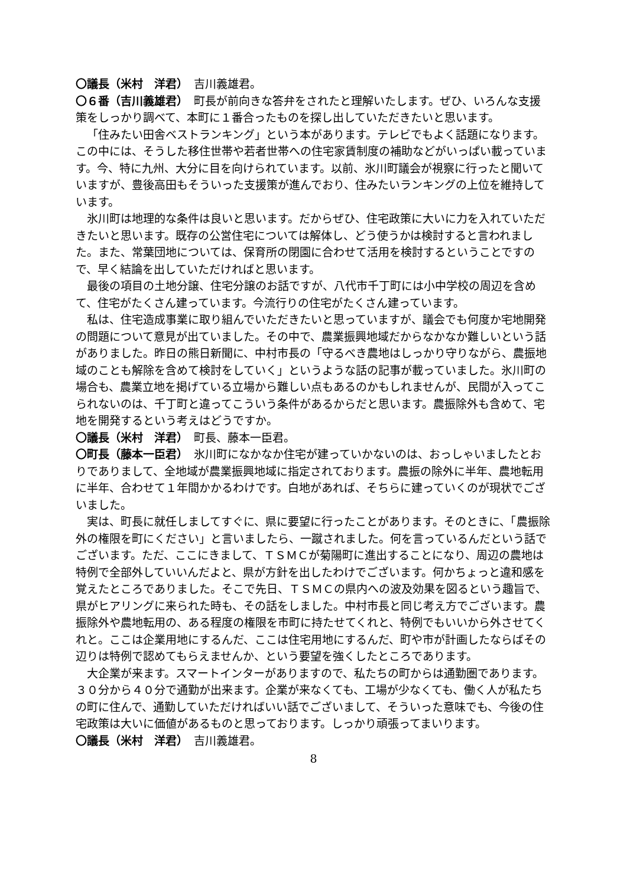〇議長（米村　洋君）　吉川義雄君。
〇６番（吉川義雄君）　町長が前向きな答弁をされたと理解いたします。ぜひ、いろんな支援策をしっかり調べて、本町に１番合ったものを探し出していただきたいと思います。
「住みたい田舎ベストランキング」という本があります。テレビでもよく話題になります。この中には、そうした移住世帯や若者世帯への住宅家賃制度の補助などがいっぱい載っています。今、特に九州、大分に目を向けられています。以前、氷川町議会が視察に行ったと聞いていますが、豊後高田もそういった支援策が進んでおり、住みたいランキングの上位を維持しています。
氷川町は地理的な条件は良いと思います。だからぜひ、住宅政策に大いに力を入れていただきたいと思います。既存の公営住宅については解体し、どう使うかは検討すると言われました。また、常葉団地については、保育所の閉園に合わせて活用を検討するということですので、早く結論を出していただければと思います。
最後の項目の土地分譲、住宅分譲のお話ですが、八代市千丁町には小中学校の周辺を含めて、住宅がたくさん建っています。今流行りの住宅がたくさん建っています。
私は、住宅造成事業に取り組んでいただきたいと思っていますが、議会でも何度か宅地開発の問題について意見が出ていました。その中で、農業振興地域だからなかなか難しいという話がありました。昨日の熊日新聞に、中村市長の「守るべき農地はしっかり守りながら、農振地域のことも解除を含めて検討をしていく」というような話の記事が載っていました。氷川町の場合も、農業立地を掲げている立場から難しい点もあるのかもしれませんが、民間が入ってこられないのは、千丁町と違ってこういう条件があるからだと思います。農振除外も含めて、宅地を開発するという考えはどうですか。
〇議長（米村　洋君）　町長、藤本一臣君。
〇町長（藤本一臣君）　氷川町になかなか住宅が建っていかないのは、おっしゃいましたとおりでありまして、全地域が農業振興地域に指定されております。農振の除外に半年、農地転用に半年、合わせて１年間かかるわけです。白地があれば、そちらに建っていくのが現状でございました。
実は、町長に就任しましてすぐに、県に要望に行ったことがあります。そのときに、「農振除外の権限を町にください」と言いましたら、一蹴されました。何を言っているんだという話でございます。ただ、ここにきまして、ＴＳＭＣが菊陽町に進出することになり、周辺の農地は特例で全部外していいんだよと、県が方針を出したわけでございます。何かちょっと違和感を覚えたところでありました。そこで先日、ＴＳＭＣの県内への波及効果を図るという趣旨で、県がヒアリングに来られた時も、その話をしました。中村市長と同じ考え方でございます。農振除外や農地転用の、ある程度の権限を市町に持たせてくれと、特例でもいいから外させてくれと。ここは企業用地にするんだ、ここは住宅用地にするんだ、町や市が計画したならばその辺りは特例で認めてもらえませんか、という要望を強くしたところであります。
大企業が来ます。スマートインターがありますので、私たちの町からは通勤圏であります。３０分から４０分で通勤が出来ます。企業が来なくても、工場が少なくても、働く人が私たちの町に住んで、通勤していただければいい話でございまして、そういった意味でも、今後の住宅政策は大いに価値があるものと思っております。しっかり頑張ってまいります。
〇議長（米村　洋君）　吉川義雄君。
8